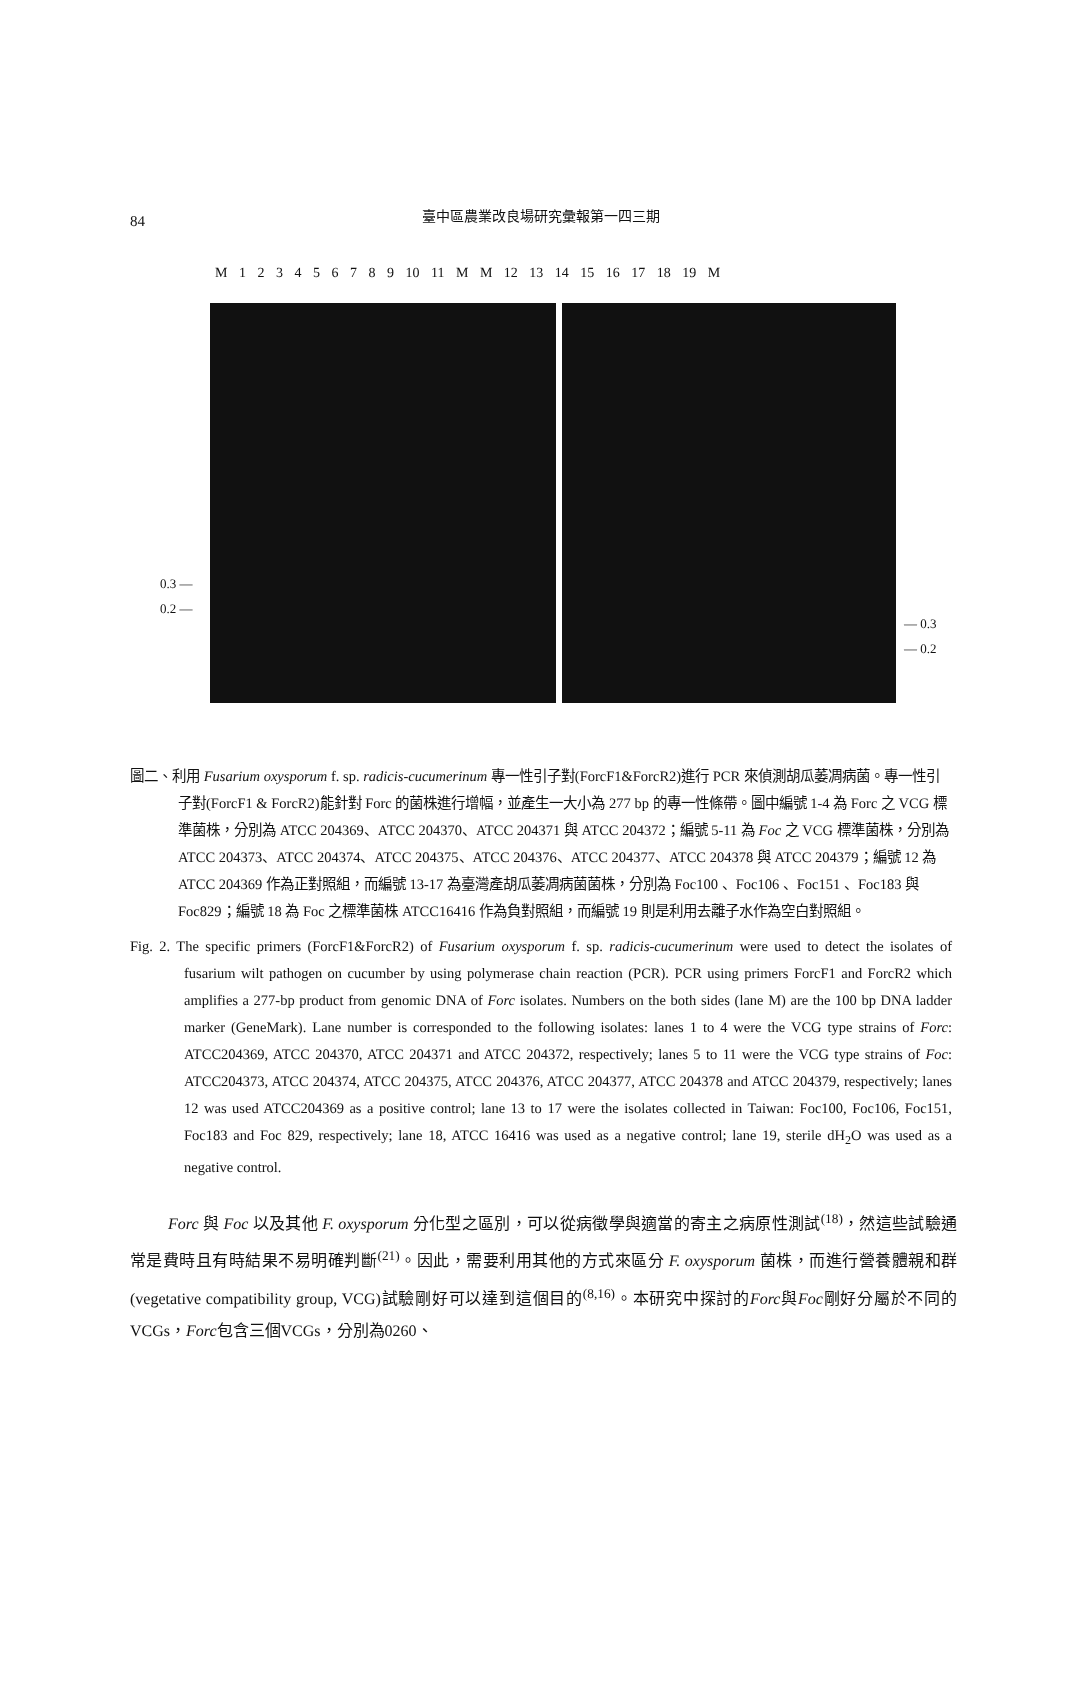84
臺中區農業改良場研究彙報第一四三期
M 1 2 3 4 5 6 7 8 9 10 11 M M 12 13 14 15 16 17 18 19 M
0.3 —
0.2 —
— 0.3
— 0.2
圖二、利用 Fusarium oxysporum f. sp. radicis-cucumerinum 專一性引子對(ForcF1&ForcR2)進行 PCR 來偵測胡瓜萎凋病菌。專一性引子對(ForcF1 & ForcR2)能針對 Forc 的菌株進行增幅，並產生一大小為 277 bp 的專一性條帶。圖中編號 1-4 為 Forc 之 VCG 標準菌株，分別為 ATCC 204369、ATCC 204370、ATCC 204371 與 ATCC 204372；編號 5-11 為 Foc 之 VCG 標準菌株，分別為 ATCC 204373、ATCC 204374、ATCC 204375、ATCC 204376、ATCC 204377、ATCC 204378 與 ATCC 204379；編號 12 為 ATCC 204369 作為正對照組，而編號 13-17 為臺灣產胡瓜萎凋病菌菌株，分別為 Foc100 、Foc106 、Foc151 、Foc183 與 Foc829；編號 18 為 Foc 之標準菌株 ATCC16416 作為負對照組，而編號 19 則是利用去離子水作為空白對照組。
Fig. 2. The specific primers (ForcF1&ForcR2) of Fusarium oxysporum f. sp. radicis-cucumerinum were used to detect the isolates of fusarium wilt pathogen on cucumber by using polymerase chain reaction (PCR). PCR using primers ForcF1 and ForcR2 which amplifies a 277-bp product from genomic DNA of Forc isolates. Numbers on the both sides (lane M) are the 100 bp DNA ladder marker (GeneMark). Lane number is corresponded to the following isolates: lanes 1 to 4 were the VCG type strains of Forc: ATCC204369, ATCC 204370, ATCC 204371 and ATCC 204372, respectively; lanes 5 to 11 were the VCG type strains of Foc: ATCC204373, ATCC 204374, ATCC 204375, ATCC 204376, ATCC 204377, ATCC 204378 and ATCC 204379, respectively; lanes 12 was used ATCC204369 as a positive control; lane 13 to 17 were the isolates collected in Taiwan: Foc100, Foc106, Foc151, Foc183 and Foc 829, respectively; lane 18, ATCC 16416 was used as a negative control; lane 19, sterile dH<sub>2</sub>O was used as a negative control.
Forc 與 Foc 以及其他 F. oxysporum 分化型之區別，可以從病徵學與適當的寄主之病原性測試<sup>(18)</sup>，然這些試驗通常是費時且有時結果不易明確判斷<sup>(21)</sup>。因此，需要利用其他的方式來區分 F. oxysporum 菌株，而進行營養體親和群(vegetative compatibility group, VCG)試驗剛好可以達到這個目的<sup>(8,16)</sup>。本研究中探討的Forc與Foc剛好分屬於不同的VCGs，Forc包含三個VCGs，分別為0260、